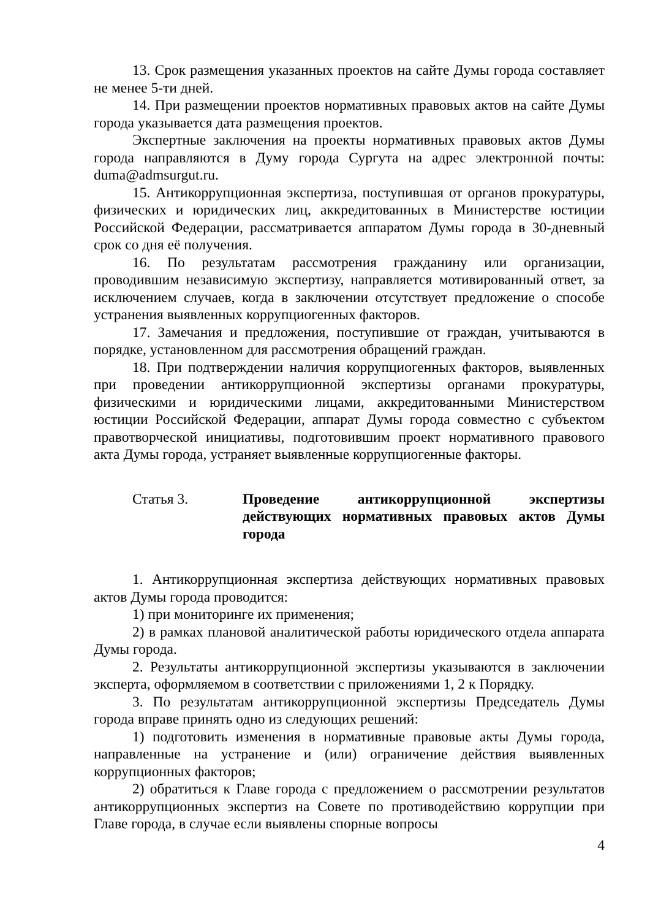13. Срок размещения указанных проектов на сайте Думы города составляет не менее 5-ти дней.
14. При размещении проектов нормативных правовых актов на сайте Думы города указывается дата размещения проектов.
Экспертные заключения на проекты нормативных правовых актов Думы города направляются в Думу города Сургута на адрес электронной почты: duma@admsurgut.ru.
15. Антикоррупционная экспертиза, поступившая от органов прокуратуры, физических и юридических лиц, аккредитованных в Министерстве юстиции Российской Федерации, рассматривается аппаратом Думы города в 30-дневный срок со дня её получения.
16. По результатам рассмотрения гражданину или организации, проводившим независимую экспертизу, направляется мотивированный ответ, за исключением случаев, когда в заключении отсутствует предложение о способе устранения выявленных коррупциогенных факторов.
17. Замечания и предложения, поступившие от граждан, учитываются в порядке, установленном для рассмотрения обращений граждан.
18. При подтверждении наличия коррупциогенных факторов, выявленных при проведении антикоррупционной экспертизы органами прокуратуры, физическими и юридическими лицами, аккредитованными Министерством юстиции Российской Федерации, аппарат Думы города совместно с субъектом правотворческой инициативы, подготовившим проект нормативного правового акта Думы города, устраняет выявленные коррупциогенные факторы.
Статья 3. Проведение антикоррупционной экспертизы действующих нормативных правовых актов Думы города
1. Антикоррупционная экспертиза действующих нормативных правовых актов Думы города проводится:
1) при мониторинге их применения;
2) в рамках плановой аналитической работы юридического отдела аппарата Думы города.
2. Результаты антикоррупционной экспертизы указываются в заключении эксперта, оформляемом в соответствии с приложениями 1, 2 к Порядку.
3. По результатам антикоррупционной экспертизы Председатель Думы города вправе принять одно из следующих решений:
1) подготовить изменения в нормативные правовые акты Думы города, направленные на устранение и (или) ограничение действия выявленных коррупционных факторов;
2) обратиться к Главе города с предложением о рассмотрении результатов антикоррупционных экспертиз на Совете по противодействию коррупции при Главе города, в случае если выявлены спорные вопросы
4